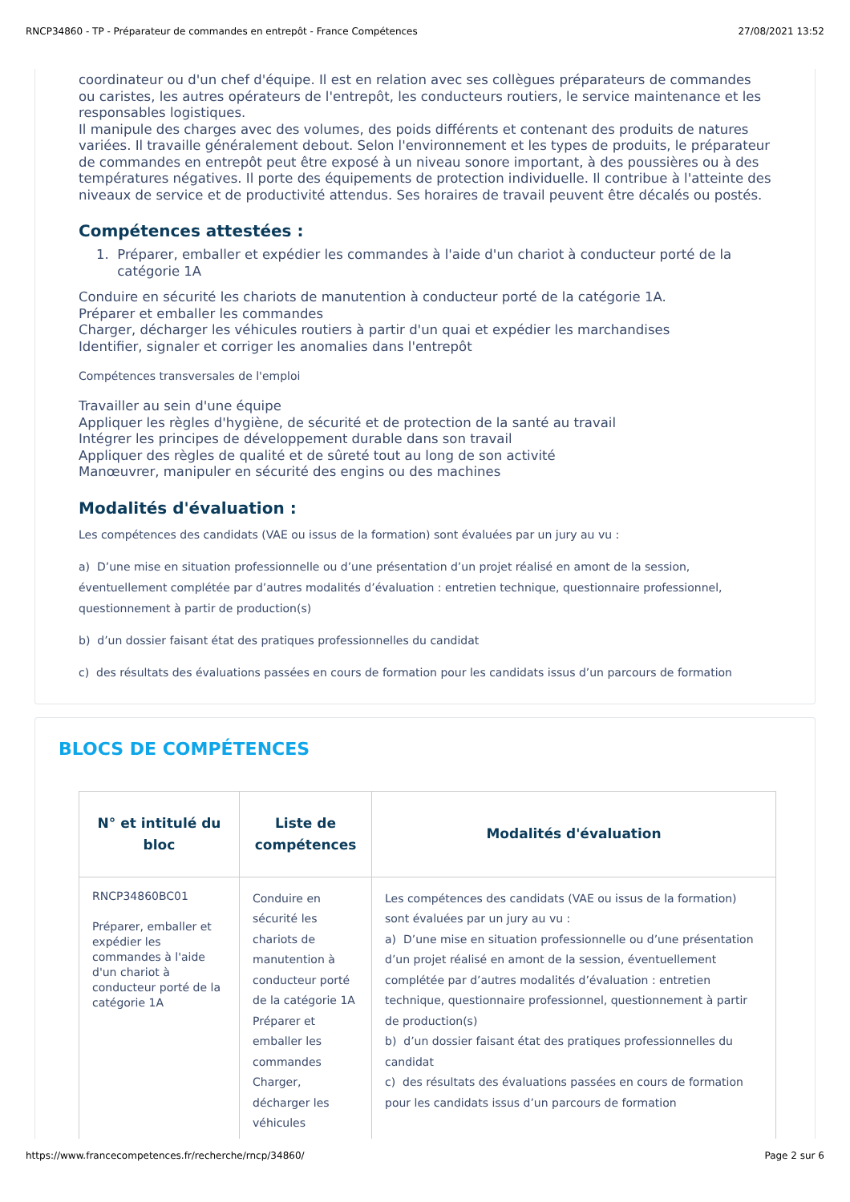RNCP34860 - TP - Préparateur de commandes en entrepôt - France Compétences 27/08/2021 13:52
coordinateur ou d'un chef d'équipe. Il est en relation avec ses collègues préparateurs de commandes ou caristes, les autres opérateurs de l'entrepôt, les conducteurs routiers, le service maintenance et les responsables logistiques.
Il manipule des charges avec des volumes, des poids différents et contenant des produits de natures variées. Il travaille généralement debout. Selon l'environnement et les types de produits, le préparateur de commandes en entrepôt peut être exposé à un niveau sonore important, à des poussières ou à des températures négatives. Il porte des équipements de protection individuelle. Il contribue à l'atteinte des niveaux de service et de productivité attendus. Ses horaires de travail peuvent être décalés ou postés.
Compétences attestées :
1. Préparer, emballer et expédier les commandes à l'aide d'un chariot à conducteur porté de la
catégorie 1A
Conduire en sécurité les chariots de manutention à conducteur porté de la catégorie 1A.
Préparer et emballer les commandes
Charger, décharger les véhicules routiers à partir d'un quai et expédier les marchandises
Identifier, signaler et corriger les anomalies dans l'entrepôt
Compétences transversales de l'emploi
Travailler au sein d'une équipe
Appliquer les règles d'hygiène, de sécurité et de protection de la santé au travail
Intégrer les principes de développement durable dans son travail
Appliquer des règles de qualité et de sûreté tout au long de son activité
Manœuvrer, manipuler en sécurité des engins ou des machines
Modalités d'évaluation :
Les compétences des candidats (VAE ou issus de la formation) sont évaluées par un jury au vu :
a) D’une mise en situation professionnelle ou d’une présentation d’un projet réalisé en amont de la session, éventuellement complétée par d’autres modalités d’évaluation : entretien technique, questionnaire professionnel, questionnement à partir de production(s)
b) d’un dossier faisant état des pratiques professionnelles du candidat
c) des résultats des évaluations passées en cours de formation pour les candidats issus d’un parcours de formation
BLOCS DE COMPÉTENCES
| N° et intitulé du bloc | Liste de compétences | Modalités d'évaluation |
| --- | --- | --- |
| RNCP34860BC01 Préparer, emballer et expédier les commandes à l'aide d'un chariot à conducteur porté de la catégorie 1A | Conduire en sécurité les chariots de manutention à conducteur porté de la catégorie 1A Préparer et emballer les commandes Charger, décharger les véhicules | Les compétences des candidats (VAE ou issus de la formation) sont évaluées par un jury au vu : a) D’une mise en situation professionnelle ou d’une présentation d’un projet réalisé en amont de la session, éventuellement complétée par d’autres modalités d’évaluation : entretien technique, questionnaire professionnel, questionnement à partir de production(s) b) d’un dossier faisant état des pratiques professionnelles du candidat c) des résultats des évaluations passées en cours de formation pour les candidats issus d’un parcours de formation |
https://www.francecompetences.fr/recherche/rncp/34860/ Page 2 sur 6